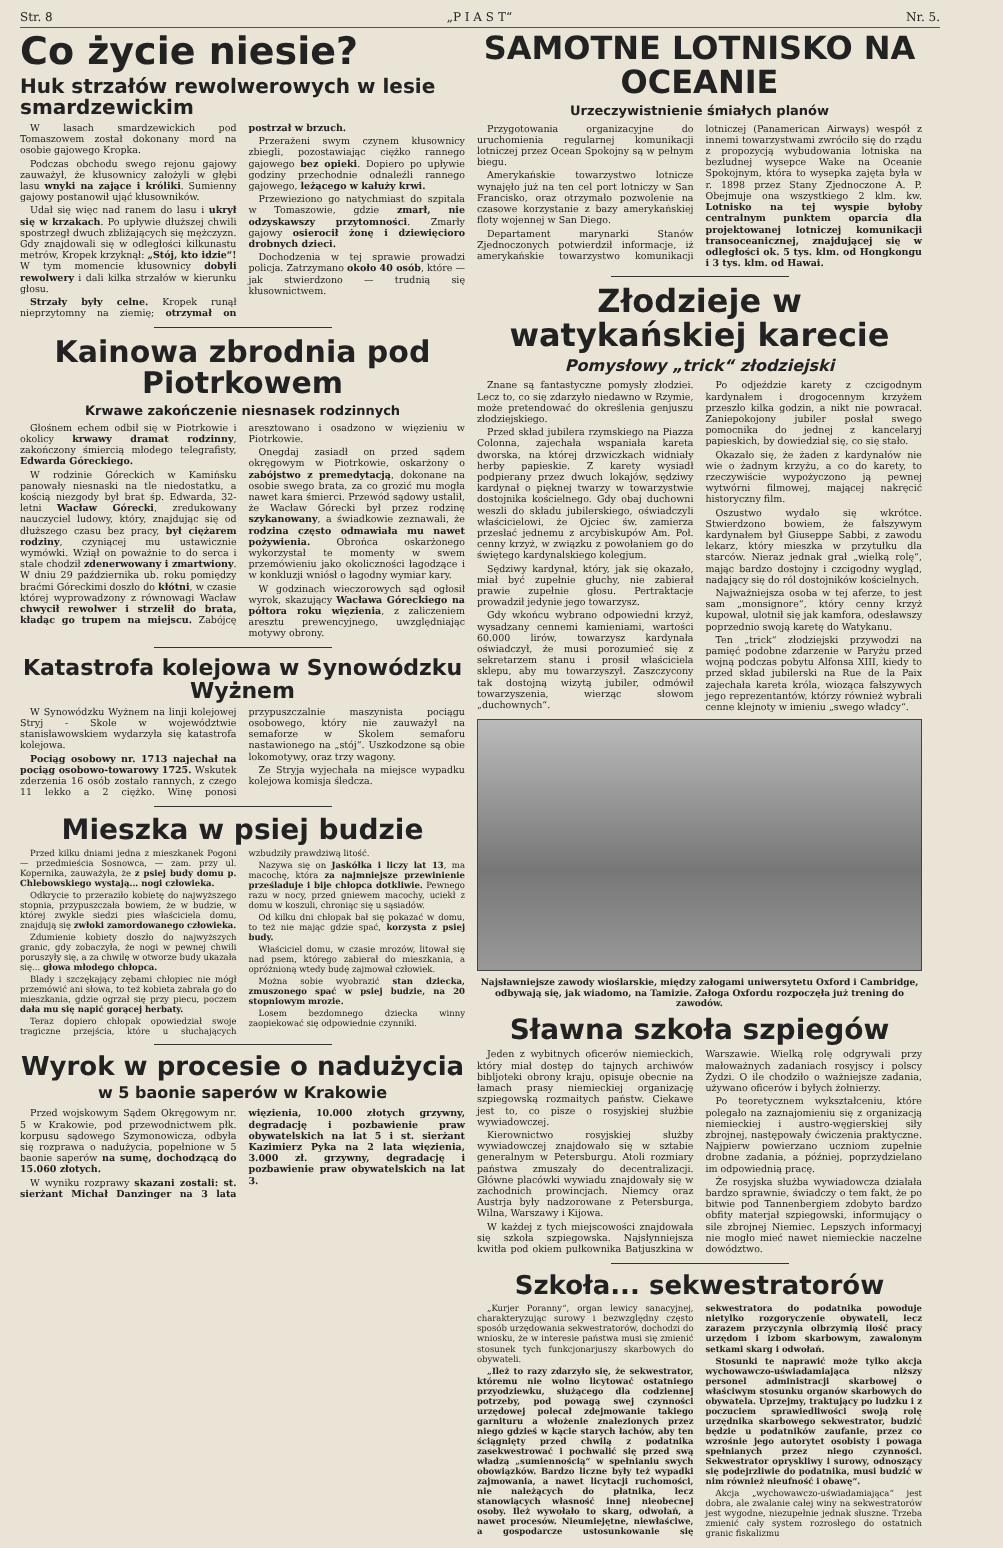Str. 8 „P I A S T“Nr. 5.
Co życie niesie?
Huk strzałów rewolwerowych w lesie smardzewickim
W lasach smardzewickich pod Tomaszowem został dokonany mord na osobie gajowego Kropka.
Podczas obchodu swego rejonu gajowy zauważył, że kłusownicy założyli w głębi lasu wnyki na zające i króliki. Sumienny gajowy postanowił ująć kłusowników.
Udał się więc nad ranem do lasu i ukrył się w krzakach. Po upływie dłuższej chwili spostrzegł dwuch zbliżających się mężczyzn. Gdy znajdowali się w odległości kilkunastu metrów, Kropek krzyknął: „Stój, kto idzie“! W tym momencie kłusownicy dobyli rewolwery i dali kilka strzałów w kierunku głosu.
Strzały były celne. Kropek runął nieprzytomny na ziemię; otrzymał on postrzał w brzuch.
Przerażeni swym czynem kłusownicy zbiegli, pozostawiając ciężko rannego gajowego bez opieki. Dopiero po upływie godziny przechodnie odnaleźli rannego gajowego, leżącego w kałuży krwi.
Przewieziono go natychmiast do szpitala w Tomaszowie, gdzie zmarł, nie odzyskawszy przytomności. Zmarły gajowy osierocił żonę i dziewięcioro drobnych dzieci.
Dochodzenia w tej sprawie prowadzi policja. Zatrzymano około 40 osób, które — jak stwierdzono — trudnią się kłusownictwem.
Kainowa zbrodnia pod Piotrkowem
Krwawe zakończenie niesnasek rodzinnych
Głośnem echem odbił się w Piotrkowie i okolicy krwawy dramat rodzinny, zakończony śmiercią młodego telegrafisty, Edwarda Góreckiego.
W rodzinie Góreckich w Kamińsku panowały niesnaski na tle niedostatku, a kością niezgody był brat śp. Edwarda, 32-letni Wacław Górecki, zredukowany nauczyciel ludowy, który, znajdując się od dłuższego czasu bez pracy, był ciężarem rodziny, czyniącej mu ustawicznie wymówki. Wziął on poważnie to do serca i stale chodził zdenerwowany i zmartwiony. W dniu 29 października ub. roku pomiędzy braćmi Góreckimi doszło do kłótni, w czasie której wyprowadzony z równowagi Wacław chwycił rewolwer i strzelił do brata, kładąc go trupem na miejscu. Zabójcę aresztowano i osadzono w więzieniu w Piotrkowie.
Onegdaj zasiadł on przed sądem okręgowym w Piotrkowie, oskarżony o zabójstwo z premedytacją, dokonane na osobie swego brata, za co grozić mu mogła nawet kara śmierci. Przewód sądowy ustalił, że Wacław Górecki był przez rodzinę szykanowany, a świadkowie zeznawali, że rodzina często odmawiała mu nawet pożywienia. Obrońca oskarżonego wykorzystał te momenty w swem przemówieniu jako okoliczności łagodzące i w konkluzji wniósł o łagodny wymiar kary.
W godzinach wieczorowych sąd ogłosił wyrok, skazujący Wacława Góreckiego na półtora roku więzienia, z zaliczeniem aresztu prewencyjnego, uwzględniając motywy obrony.
Katastrofa kolejowa w Synowódzku Wyżnem
W Synowódzku Wyżnem na linji kolejowej Stryj - Skole w województwie stanisławowskiem wydarzyła się katastrofa kolejowa.
Pociąg osobowy nr. 1713 najechał na pociąg osobowo-towarowy 1725. Wskutek zderzenia 16 osób zostało rannych, z czego 11 lekko a 2 ciężko. Winę ponosi przypuszczalnie maszynista pociągu osobowego, który nie zauważył na semaforze w Skolem semaforu nastawionego na „stój“. Uszkodzone są obie lokomotywy, oraz trzy wagony.
Ze Stryja wyjechała na miejsce wypadku kolejowa komisja śledcza.
Mieszka w psiej budzie
Przed kilku dniami jedna z mieszkanek Pogoni — przedmieścia Sosnowca, — zam. przy ul. Kopernika, zauważyła, że z psiej budy domu p. Chlebowskiego wystają... nogi człowieka.
Odkrycie to przeraziło kobietę do najwyższego stopnia, przypuszczała bowiem, że w budzie, w której zwykle siedzi pies właściciela domu, znajdują się zwłoki zamordowanego człowieka.
Zdumienie kobiety doszło do najwyższych granic, gdy zobaczyła, że nogi w pewnej chwili poruszyły się, a za chwilę w otworze budy ukazała się... głowa młodego chłopca.
Blady i szczękający zębami chłopiec nie mógł przemówić ani słowa, to też kobieta zabrała go do mieszkania, gdzie ogrzał się przy piecu, poczem dała mu się napić gorącej herbaty.
Teraz dopiero chłopak opowiedział swoje tragiczne przejścia, które u słuchających wzbudziły prawdziwą litość.
Nazywa się on Jaskółka i liczy lat 13, ma macochę, która za najmniejsze przewinienie prześladuje i bije chłopca dotkliwie. Pewnego razu w nocy, przed gniewem macochy, uciekł z domu w koszuli, chroniąc się u sąsiadów.
Od kilku dni chłopak bał się pokazać w domu, to też nie mając gdzie spać, korzysta z psiej budy.
Właściciel domu, w czasie mrozów, litował się nad psem, którego zabierał do mieszkania, a opróżnioną wtedy budę zajmował człowiek.
Można sobie wyobrazić stan dziecka, zmuszonego spać w psiej budzie, na 20 stopniowym mrozie.
Losem bezdomnego dziecka winny zaopiekować się odpowiednie czynniki.
Wyrok w procesie o nadużycia
w 5 baonie saperów w Krakowie
Przed wojskowym Sądem Okręgowym nr. 5 w Krakowie, pod przewodnictwem płk. korpusu sądowego Szymonowicza, odbyła się rozprawa o nadużycia, popełnione w 5 baonie saperów na sumę, dochodzącą do 15.060 złotych.
W wyniku rozprawy skazani zostali: st. sierżant Michał Danzinger na 3 lata więzienia, 10.000 złotych grzywny, degradację i pozbawienie praw obywatelskich na lat 5 i st. sierżant Kazimierz Pyka na 2 lata więzienia, 3.000 zł. grzywny, degradację i pozbawienie praw obywatelskich na lat 3.
SAMOTNE LOTNISKO NA OCEANIE
Urzeczywistnienie śmiałych planów
Przygotowania organizacyjne do uruchomienia regularnej komunikacji lotniczej przez Ocean Spokojny są w pełnym biegu.
Amerykańskie towarzystwo lotnicze wynajęło już na ten cel port lotniczy w San Francisko, oraz otrzymało pozwolenie na czasowe korzystanie z bazy amerykańskiej floty wojennej w San Diego.
Departament marynarki Stanów Zjednoczonych potwierdził informacje, iż amerykańskie towarzystwo komunikacji lotniczej (Panamerican Airways) wespół z innemi towarzystwami zwróciło się do rządu z propozycją wybudowania lotniska na bezludnej wysepce Wake na Oceanie Spokojnym, która to wysepka zajęta była w r. 1898 przez Stany Zjednoczone A. P. Obejmuje ona wszystkiego 2 klm. kw. Lotnisko na tej wyspie byłoby centralnym punktem oparcia dla projektowanej lotniczej komunikacji transoceanicznej, znajdującej się w odległości ok. 5 tys. klm. od Hongkongu i 3 tys. klm. od Hawai.
Złodzieje w watykańskiej karecie
Pomysłowy „trick“ złodziejski
Znane są fantastyczne pomysły złodziei. Lecz to, co się zdarzyło niedawno w Rzymie, może pretendować do określenia genjuszu złodziejskiego.
Przed skład jubilera rzymskiego na Piazza Colonna, zajechała wspaniała kareta dworska, na której drzwiczkach widniały herby papieskie. Z karety wysiadł podpierany przez dwuch lokajów, sędziwy kardynał o pięknej twarzy w towarzystwie dostojnika kościelnego. Gdy obaj duchowni weszli do składu jubilerskiego, oświadczyli właścicielowi, że Ojciec św. zamierza przesłać jednemu z arcybiskupów Am. Poł. cenny krzyż, w związku z powołaniem go do świętego kardynalskiego kolegjum.
Sędziwy kardynał, który, jak się okazało, miał być zupełnie głuchy, nie zabierał prawie zupełnie głosu. Pertraktacje prowadził jedynie jego towarzysz.
Gdy wkońcu wybrano odpowiedni krzyż, wysadzany cennemi kamieniami, wartości 60.000 lirów, towarzysz kardynała oświadczył, że musi porozumieć się z sekretarzem stanu i prosił właściciela sklepu, aby mu towarzyszył. Zaszczycony tak dostojną wizytą jubiler, odmówił towarzyszenia, wierząc słowom „duchownych“.
Po odjeździe karety z czcigodnym kardynałem i drogocennym krzyżem przeszło kilka godzin, a nikt nie powracał. Zaniepokojony jubiler posłał swego pomocnika do jednej z kancelaryj papieskich, by dowiedział się, co się stało.
Okazało się, że żaden z kardynałów nie wie o żadnym krzyżu, a co do karety, to rzeczywiście wypożyczono ją pewnej wytwórni filmowej, mającej nakręcić historyczny film.
Oszustwo wydało się wkrótce. Stwierdzono bowiem, że fałszywym kardynałem był Giuseppe Sabbi, z zawodu lekarz, który mieszka w przytułku dla starców. Nieraz jednak grał „wielką rolę“, mając bardzo dostojny i czcigodny wygląd, nadający się do ról dostojników kościelnych.
Najważniejsza osoba w tej aferze, to jest sam „monsignore“, który cenny krzyż kupował, ulotnił się jak kamfora, odesławszy poprzednio swoją karetę do Watykanu.
Ten „trick“ złodziejski przywodzi na pamięć podobne zdarzenie w Paryżu przed wojną podczas pobytu Alfonsa XIII, kiedy to przed skład jubilerski na Rue de la Paix zajechała kareta króla, wioząca fałszywych jego reprezentantów, którzy również wybrali cenne klejnoty w imieniu „swego władcy“.
Najsławniejsze zawody wioślarskie, między załogami uniwersytetu Oxford i Cambridge, odbywają się, jak wiadomo, na Tamizie. Załoga Oxfordu rozpoczęła już trening do zawodów.
Sławna szkoła szpiegów
Jeden z wybitnych oficerów niemieckich, który miał dostęp do tajnych archiwów bibljoteki obrony kraju, opisuje obecnie na łamach prasy niemieckiej organizację szpiegowską rozmaitych państw. Ciekawe jest to, co pisze o rosyjskiej służbie wywiadowczej.
Kierownictwo rosyjskiej służby wywiadowczej znajdowało się w sztabie generalnym w Petersburgu. Atoli rozmiary państwa zmuszały do decentralizacji. Główne placówki wywiadu znajdowały się w zachodnich prowincjach. Niemcy oraz Austrja były nadzorowane z Petersburga, Wilna, Warszawy i Kijowa.
W każdej z tych miejscowości znajdowała się szkoła szpiegowska. Najsłynniejsza kwitła pod okiem pułkownika Batjuszkina w Warszawie. Wielką rolę odgrywali przy małoważnych zadaniach rosyjscy i polscy Żydzi. O ile chodziło o ważniejsze zadania, używano oficerów i byłych żołnierzy.
Po teoretycznem wykształceniu, które polegało na zaznajomieniu się z organizacją niemieckiej i austro-węgierskiej siły zbrojnej, następowały ćwiczenia praktyczne. Najpierw powierzano uczniom zupełnie drobne zadania, a później, poprzydzielano im odpowiednią pracę.
Że rosyjska służba wywiadowcza działała bardzo sprawnie, świadczy o tem fakt, że po bitwie pod Tannenbergiem zdobyto bardzo obfity materjał szpiegowski, informujący o sile zbrojnej Niemiec. Lepszych informacyj nie mogło mieć nawet niemieckie naczelne dowództwo.
Szkoła... sekwestratorów
„Kurjer Poranny“, organ lewicy sanacyjnej, charakteryzując surowy i bezwzględny często sposób urzędowania sekwestratorów, dochodzi do wniosku, że w interesie państwa musi się zmienić stosunek tych funkcjonarjuszy skarbowych do obywateli.
„Ileż to razy zdarzyło się, że sekwestrator, któremu nie wolno licytować ostatniego przyodziewku, służącego dla codziennej potrzeby, pod powagą swej czynności urzędowej polecał zdejmowanie takiego garnituru a włożenie znalezionych przez niego gdzieś w kącie starych łachów, aby ten ściągnięty przed chwilą z podatnika zasekwestrować i pochwalić się przed swą władzą „sumiennością“ w spełnianiu swych obowiązków. Bardzo liczne były też wypadki zajmowania, a nawet licytacji ruchomości, nie należących do płatnika, lecz stanowiących własność innej nieobecnej osoby. Ileż wywołało to skarg, odwołań, a nawet procesów. Nieumiejętne, niewłaściwe, a gospodarcze ustosunkowanie się sekwestratora do podatnika powoduje nietylko rozgoryczenie obywateli, lecz zarazem przyczynia olbrzymią ilość pracy urzędom i izbom skarbowym, zawalonym setkami skarg i odwołań.
Stosunki te naprawić może tylko akcja wychowawczo-uświadamiająca niższy personel administracji skarbowej o właściwym stosunku organów skarbowych do obywatela. Uprzejmy, traktujący po ludzku i z poczuciem sprawiedliwości swoją rolę urzędnika skarbowego sekwestrator, budzić będzie u podatników zaufanie, przez co wzrośnie jego autorytet osobisty i powaga spełnianych przez niego czynności. Sekwestrator opryskliwy i surowy, odnoszący się podejrzliwie do podatnika, musi budzić w nim również nieufność i obawę“.
Akcja „wychowawczo-uświadamiająca“ jest dobra, ale zwalanie całej winy na sekwestratorów jest wygodne, niezupełnie jednak słuszne. Trzeba zmienić cały system rozrosłego do ostatnich granic fiskalizmu